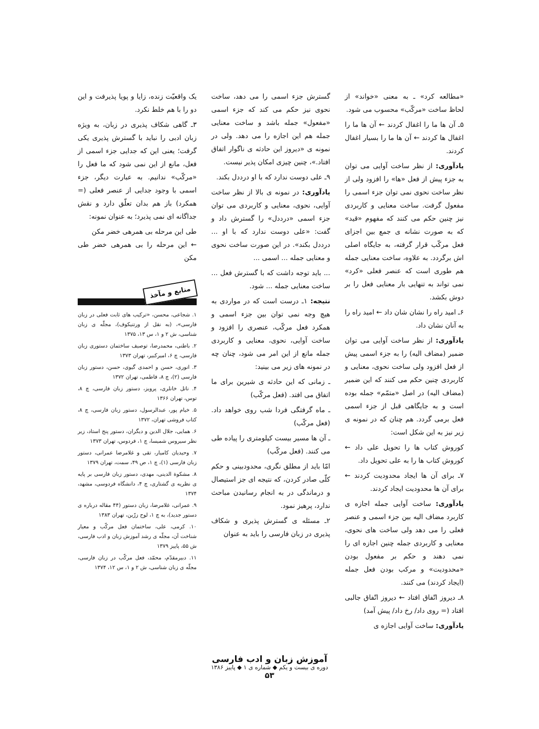«مطالعه کرد» ـ به معنی «خواند» از لحاظ ساخت «مرکّب» محسوب می شود.
۵ـ آن ها ما را اغفال کردند ← آن ها ما را اغفال ها کردند ← آن ها ما را بسیار اغفال کردند.
یادآوری: از نظر ساخت آوایی می توان به جزء پیش از فعل «ها» را افزود ولی از نظر ساخت نحوی نمی توان جزء اسمی را مفعول گرفت. ساخت معنایی و کاربردی نیز چنین حکم می کنند که مفهوم «قید» که به صورت نشانه ی جمع بین اجزای فعل مرکّب قرار گرفته، به جایگاه اصلی اش برگردد. به علاوه، ساخت معنایی جمله هم طوری است که عنصر فعلی «کرد» نمی تواند به تنهایی بار معنایی فعل را بر دوش بکشد.
۶ـ امید راه را نشان شان داد ← امید راه را به آنان نشان داد.
یادآوری: از نظر ساخت آوایی می توان ضمیر (مضاف الیه) را به جزء اسمی پیش از فعل افزود ولی ساخت نحوی، معنایی و کاربردی چنین حکم می کنند که این ضمیر (مضاف الیه) در اصل «متمّم» جمله بوده است و به جایگاهی قبل از جزء اسمی فعل برمی گردد. هم چنان که در نمونه ی زیر نیز به این شکل است:
کوروش کتاب ها را تحویل علی داد ← کوروش کتاب ها را به علی تحویل داد.
۷ـ برای آن ها ایجاد محدودیت کردند ← برای آن ها محدودیت ایجاد کردند.
یادآوری: ساخت آوایی جمله اجازه ی کاربرد مضاف الیه بین جزء اسمی و عنصر فعلی را می دهد ولی ساخت های نحوی، معنایی و کاربردی جمله چنین اجازه ای را نمی دهند و حکم بر مفعول بودن «محدودیت» و مرکب بودن فعل جمله (ایجاد کردند) می کنند.
۸ـ دیروز اتّفاق افتاد ← دیروز اتّفاق جالبی افتاد (= روی داد/ رخ داد/ پیش آمد)
یادآوری: ساخت آوایی اجازه ی
گسترش جزء اسمی را می دهد، ساخت نحوی نیز حکم می کند که جزء اسمی «مفعول» جمله باشد و ساخت معنایی جمله هم این اجازه را می دهد. ولی در نمونه ی «دیروز این حادثه ی ناگوار اتفاق افتاد.»، چنین چیزی امکان پذیر نیست.
۹ـ علی دوست ندارد که با او درددل بکند.
یادآوری: در نمونه ی بالا از نظر ساخت آوایی، نحوی، معنایی و کاربردی می توان جزء اسمی «درددل» را گسترش داد و گفت: «علی دوست ندارد که با او ... درددل بکند». در این صورت ساخت نحوی و معنایی جمله ... اسمی ...
... باید توجه داشت که با گسترش فعل ... ساخت معنایی جمله ... شود.
نتیجه: ۱ـ درست است که در مواردی به هیچ وجه نمی توان بین جزء اسمی و همکرد فعل مرکّب، عنصری را افزود و ساخت آوایی، نحوی، معنایی و کاربردی جمله مانع از این امر می شود، چنان چه در نمونه های زیر می بینید:
ـ زمانی که این حادثه ی شیرین برای ما اتفاق می افتد. (فعل مرکّب)
ـ ماه گرفتگی فردا شب روی خواهد داد. (فعل مرکّب)
ـ آن ها مسیر بیست کیلومتری را پیاده طی می کنند. (فعل مرکّب)
امّا باید از مطلق نگری، محدودبینی و حکم کلّی صادر کردن، که نتیجه ای جز استیصال و درماندگی در به انجام رسانیدن مباحث ندارد، پرهیز نمود.
۲ـ مسئله ی گسترش پذیری و شکاف پذیری در زبان فارسی را باید به عنوان
یک واقعیّت زنده، زایا و پویا پذیرفت و این دو را با هم خلط نکرد.
۳ـ گاهی شکاف پذیری در زبان، به ویژه زبان ادبی را نباید با گسترش پذیری یکی گرفت؛ یعنی این که جدایی جزء اسمی از فعل، مانع از این نمی شود که ما فعل را «مرکّب» ندانیم. به عبارت دیگر، جزء اسمی با وجود جدایی از عنصر فعلی (= همکرد) باز هم بدان تعلّق دارد و نقش جداگانه ای نمی پذیرد؛ به عنوان نمونه:
طی این مرحله بی همرهی خضر مکن
← این مرحله را بی همرهی خضر طی مکن
منابع و مآخذ
۱. شجاعی، محسن، «ترکیب های ثابت فعلی در زبان فارسی»، (به نقل از ورتنیکوف)، مجلّه ی زبان شناسی، ش ۲ و ۱، س ۱۳، ۱۳۷۵
۲. باطنی، محمدرضا، توصیف ساختمان دستوری زبان فارسی، چ ۶، امیرکبیر، تهران ۱۳۷۳
۳. انوری، حسن و احمدی گیوی، حسن، دستور زبان فارسی (۲)، چ ۸، فاطمی، تهران ۱۳۷۲
۴. ناتل خانلری، پرویز، دستور زبان فارسی، چ ۸، توس، تهران ۱۳۶۶
۵. خیام پور، عبدالرسول، دستور زبان فارسی، چ ۸، کتاب فروشی تهران، ۱۳۷۲
۶. همایی، جلال الدین و دیگران، دستور پنج استاد، زیر نظر سیروس شمیسا، چ ۱، فردوس، تهران ۱۳۷۳
۷. وحیدیان کامیار، تقی و غلامرضا عمرانی، دستور زبان فارسی (۱)، چ ۱، ص ۴۹، سمت، تهران ۱۳۷۹
۸. مشکوة الدینی، مهدی، دستور زبان فارسی بر پایه ی نظریه ی گشتاری، چ ۴، دانشگاه فردوسی، مشهد، ۱۳۷۴
۹. عمرانی، غلامرضا، زبان دستور (۴۴ مقاله درباره ی دستور جدید)، به چ ۱، لوح زرّین، تهران ۱۳۸۳
۱۰. کرمی، علی، ساختمان فعل مرکّب و معیار شناخت آن، مجلّه ی رشد آموزش زبان و ادب فارسی، ش ۵۵، پاییز ۱۳۷۹
۱۱. دبیرمقدّم، محمّد، فعل مرکّب در زبان فارسی، مجلّه ی زبان شناسی، ش ۲ و ۱، س ۱۲، ۱۳۷۴
آموزش زبان و ادب فارسی
دوره ی بیست و یکم ◆ شماره ی ۱ ◆ پاییز ۱۳۸۶
۵۳